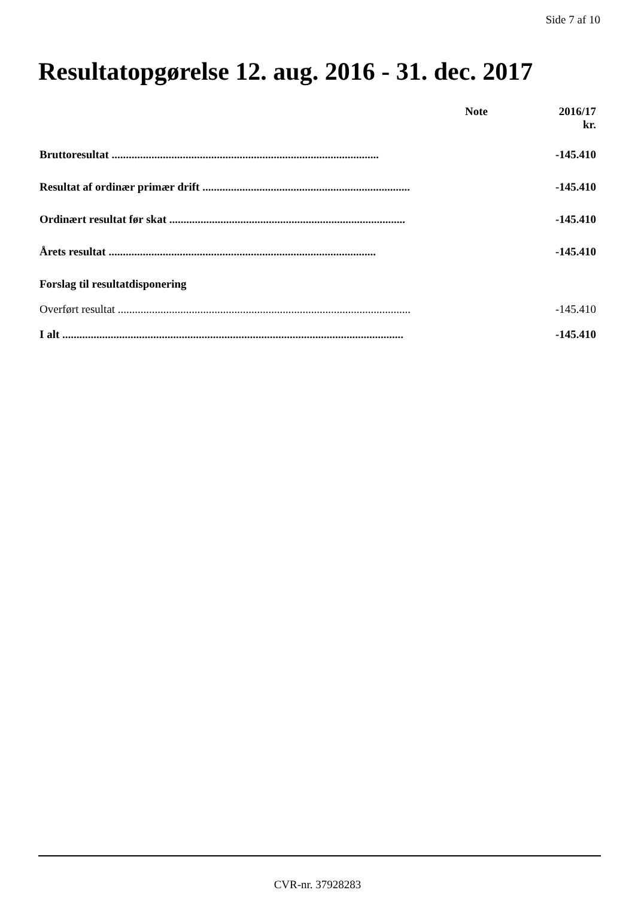Side 7 af 10
Resultatopgørelse 12. aug. 2016 - 31. dec. 2017
| | Note | 2016/17 kr. |
| --- | --- | --- |
| Bruttoresultat .............................................................................................. | | -145.410 |
| Resultat af ordinær primær drift ......................................................................... | | -145.410 |
| Ordinært resultat før skat ................................................................................... | | -145.410 |
| Årets resultat .............................................................................................. | | -145.410 |
| Forslag til resultatdisponering | | |
| Overført resultat ....................................................................................................... | | -145.410 |
| I alt ........................................................................................................................ | | -145.410 |
CVR-nr. 37928283